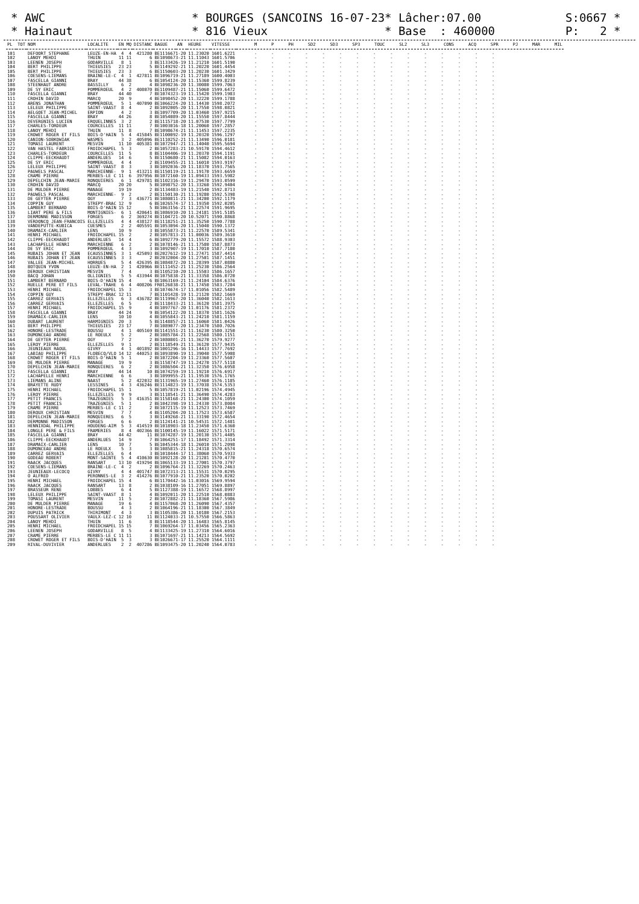* AWC
* BOURGES (SANCOINS 16-07-23
* Lâcher:07.00
S:0667 *
* Hainaut
* 816 Vieux
* Base : 460000
P: 2 *
| PL | TOT | NOM | LOCALITE | EN | MQ | DISTANC | BAGUE | AN | HEURE | VITESSE | M P PH SD2 SD3 SP3 TOUC SL2 SL3 CONS ACQ SPR PJ MAR MIL |
| --- | --- | --- | --- | --- | --- | --- | --- | --- | --- | --- | --- |
| 101 | | DEFOORT STEPHANE | LEUZE-EN-HA | 4 | 4 | 421280 | BE1116671-20 | | 11.23020 | 1601.6221 | - - - - - - - - - - - - - - - |
| 102 | | LANOY MEHDI | THUIN | 11 | 11 | 6 | BE1098673-21 | | 11.11043 | 1601.5706 | - - - - - - - - - - - - - - - |
| 103 | | LEENEN JOSEPH | GODARVILLE | 8 | 1 | 3 | BE1133426-19 | | 11.21210 | 1601.5190 | - - - - - - - - - - - - - - - |
| 104 | | BERT PHILIPPE | THIEUSIES | 23 | 23 | 5 | BE1149292-21 | | 11.20220 | 1601.4454 | - - - - - - - - - - - - - - - |
| 105 | | BERT PHILIPPE | THIEUSIES | 23 | 3 | 6 | BE1150603-20 | | 11.20230 | 1601.3429 | - - - - - - - - - - - - - - - |
| 106 | | COESENS-LIEMANS | BRAINE-LE-C | 4 | 1 | 427811 | BE1096719-21 | | 11.27189 | 1600.4003 | - - - - - - - - - - - - - - - |
| 107 | | FASCELLA GIANNI | BRAY | 44 | 38 | 6 | BE1054124-20 | | 11.15360 | 1599.8239 | - - - - - - - - - - - - - - - |
| 108 | | STEENHAUT ANDRE | BASSILLY | 6 | 2 | 4 | BE1098236-20 | | 11.30080 | 1599.7063 | - - - - - - - - - - - - - - - |
| 109 | | DE SY ERIC | POMMEROEUL | 4 | 2 | 408070 | BE1109487-21 | | 11.15060 | 1599.6472 | - - - - - - - - - - - - - - - |
| 110 | | FASCELLA GIANNI | BRAY | 44 | 40 | 7 | BE1074323-19 | | 11.15420 | 1599.1983 | - - - - - - - - - - - - - - - |
| 111 | | CROHIN DAVID | MARCQ | 20 | 9 | 4 | BE1098452-20 | | 11.32220 | 1599.1788 | - - - - - - - - - - - - - - - |
| 112 | | ARENS JONATHAN | POMMEROEUL | 5 | 1 | 407090 | BE1066224-20 | | 11.14430 | 1598.2072 | - - - - - - - - - - - - - - - |
| 113 | | LELEUX PHILIPPE | SAINT-VAAST | 8 | 4 | 2 | BE1092005-20 | | 11.17550 | 1598.0821 | - - - - - - - - - - - - - - - |
| 114 | | AELGOET JEAN-MICHEL | ERPION | 4 | 2 | 3 | BE1097709-20 | | 11.03460 | 1597.9215 | - - - - - - - - - - - - - - - |
| 115 | | FASCELLA GIANNI | BRAY | 44 | 26 | 8 | BE1054089-20 | | 11.15550 | 1597.8444 | - - - - - - - - - - - - - - - |
| 116 | | DEVERGNIES LUCIEN | ERQUELINNES | 3 | 2 | 2 | BE1115718-20 | | 11.07530 | 1597.7799 | - - - - - - - - - - - - - - - |
| 117 | | CHARLES-TORDEUR | COURCELLES | 11 | 11 | 7 | BE1003016-18 | | 11.20060 | 1597.2857 | - - - - - - - - - - - - - - - |
| 118 | | LANOY MEHDI | THUIN | 11 | 8 | 7 | BE1098674-21 | | 11.11453 | 1597.2235 | - - - - - - - - - - - - - - - |
| 119 | | CROWET ROGER ET FILS | BOIS-D'HAIN | 5 | 4 | 415845 | BE1100092-19 | | 11.20320 | 1596.1297 | - - - - - - - - - - - - - - - |
| 120 | | CANION-SOBKOWIAK | WASMES | 3 | 2 | 405096 | BE1110252-21 | | 11.13490 | 1596.0181 | - - - - - - - - - - - - - - - |
| 121 | | TOMASI LAURENT | MESVIN | 11 | 10 | 405381 | BE1072947-21 | | 11.14040 | 1595.5694 | - - - - - - - - - - - - - - - |
| 122 | | VAN HASTEL FABRICE | FROIDCHAPEL | 5 | 3 | 2 | BE1057283-21 | | 10.59170 | 1594.4612 | - - - - - - - - - - - - - - - |
| 123 | | CHARLES-TORDEUR | COURCELLES | 11 | 5 | 8 | BE1104406-19 | | 11.20370 | 1594.1191 | - - - - - - - - - - - - - - - |
| 124 | | CLIPPE-EECKHAUDT | ANDERLUES | 14 | 6 | 5 | BE1150680-21 | | 11.15082 | 1594.0163 | - - - - - - - - - - - - - - - |
| 125 | | DE SY ERIC | POMMEROEUL | 4 | 4 | 2 | BE1109455-21 | | 11.16010 | 1593.9197 | - - - - - - - - - - - - - - - |
| 126 | | LELEUX PHILIPPE | SAINT-VAAST | 8 | 3 | 3 | BE1092036-20 | | 11.18370 | 1593.7565 | - - - - - - - - - - - - - - - |
| 127 | | PAUWELS PASCAL | MARCHIENNE- | 9 | 1 | 413211 | BE1150119-21 | | 11.19170 | 1593.6659 | - - - - - - - - - - - - - - - |
| 128 | | CRAME PIERRE | MERBES-LE C | 11 | 6 | 397956 | BE1072160-19 | | 11.09433 | 1593.5982 | - - - - - - - - - - - - - - - |
| 129 | | DEPELCHIN JEAN-MARIE | RONQUIERES | 6 | 1 | 429781 | BE1102316-19 | | 11.29470 | 1593.0599 | - - - - - - - - - - - - - - - |
| 130 | | CROHIN DAVID | MARCQ | 20 | 20 | 5 | BE1098752-20 | | 11.33260 | 1592.9404 | - - - - - - - - - - - - - - - |
| 131 | | DE MULDER PIERRE | MANAGE | 19 | 19 | 2 | BE1134483-19 | | 11.21540 | 1592.8713 | - - - - - - - - - - - - - - - |
| 132 | | PAUWELS PASCAL | MARCHIENNE- | 9 | 2 | 2 | BE1150130-21 | | 11.19280 | 1592.5398 | - - - - - - - - - - - - - - - |
| 133 | | DE GEYTER PIERRE | OGY | 7 | 3 | 436771 | BE1080811-21 | | 11.34200 | 1592.1179 | - - - - - - - - - - - - - - - |
| 134 | | COPPIN GUY | STREPY-BRAC | 12 | 9 | 6 | BE1026574-17 | | 11.19350 | 1592.0205 | - - - - - - - - - - - - - - - |
| 135 | | LAMBERT BERNARD | BOIS-D'HAIN | 15 | 12 | 5 | BE1063156-21 | | 11.22574 | 1591.9695 | - - - - - - - - - - - - - - - |
| 136 | | LIART PERE & FILS | MONTIGNIES- | 6 | 1 | 420641 | BE1086910-20 | | 11.24181 | 1591.5185 | - - - - - - - - - - - - - - - |
| 137 | | DERMONNE MADISSON | FORGES | 6 | 2 | 369274 | BE1104721-20 | | 10.52071 | 1590.8868 | - - - - - - - - - - - - - - - |
| 138 | | VERDONCQ JEAN-FRANCOIS | ELLEZELLES | 4 | 4 | 438127 | BE1118251-21 | | 11.35250 | 1590.7788 | - - - - - - - - - - - - - - - |
| 139 | | VANDEPUTTE-KUBICA | CUESMES | 2 | 2 | 405591 | BE1053094-20 | | 11.15040 | 1590.1372 | - - - - - - - - - - - - - - - |
| 140 | | DRAMAIX-CARLIER | LENS | 10 | 9 | 3 | BE1055873-21 | | 11.22570 | 1589.5341 | - - - - - - - - - - - - - - - |
| 141 | | HENRI MICHAEL | FROIDCHAPEL | 15 | 2 | 2 | BE1057813-21 | | 11.00036 | 1589.3610 | - - - - - - - - - - - - - - - |
| 142 | | CLIPPE-EECKHAUDT | ANDERLUES | 14 | 4 | 6 | BE1092779-20 | | 11.15572 | 1588.9303 | - - - - - - - - - - - - - - - |
| 143 | | LACHAPELLE HENRI | MARCHIENNE | 6 | 2 | 2 | BE1078146-21 | | 11.17580 | 1587.8873 | - - - - - - - - - - - - - - - |
| 144 | | DE SY ERIC | POMMEROEUL | 4 | 3 | 3 | BE1092907-19 | | 11.17010 | 1587.7180 | - - - - - - - - - - - - - - - |
| 145 | | RUBAIS JOHAN ET JEAN | ECAUSSINNES | 3 | 1 | 425093 | BE2027612-19 | | 11.27471 | 1587.4414 | - - - - - - - - - - - - - - - |
| 146 | | RUBAIS JOHAN ET JEAN | ECAUSSINNES | 3 | 3 | 2 | BE2032004-20 | | 11.27501 | 1587.1451 | - - - - - - - - - - - - - - - |
| 147 | | VALLEE JEAN-MICHEL | HORRUES | 5 | 4 | 426395 | BE1084872-20 | | 11.28399 | 1587.0880 | - - - - - - - - - - - - - - - |
| 148 | | BOTQUIN YVON | LEUZE-EN-HA | 2 | 1 | 420966 | BE1111452-21 | | 11.25230 | 1586.2564 | - - - - - - - - - - - - - - - |
| 149 | | DEROUX CHRISTIAN | MESVIN | 7 | 4 | 3 | BE1105210-20 | | 11.15503 | 1586.1657 | - - - - - - - - - - - - - - - |
| 150 | | BACQ JOHAN | OLLIGNIES | 5 | 5 | 433944 | BE1075838-21 | | 11.33358 | 1586.0720 | - - - - - - - - - - - - - - - |
| 151 | | LAMBERT BERNARD | BOIS-D'HAIN | 15 | 4 | 6 | BE1063169-21 | | 11.24104 | 1584.6376 | - - - - - - - - - - - - - - - |
| 152 | | RUELLE PERE ET FILS | LEVAL-TRAHE | 6 | 4 | 408206 | FR0126838-21 | | 11.17450 | 1583.7284 | - - - - - - - - - - - - - - - |
| 153 | | HENRI MICHAEL | FROIDCHAPEL | 15 | 3 | 3 | BE1074674-17 | | 11.01056 | 1582.5489 | - - - - - - - - - - - - - - - |
| 154 | | COPPIN GUY | STREPY-BRAC | 12 | 11 | 7 | BE1101428-19 | | 11.21120 | 1582.1669 | - - - - - - - - - - - - - - - |
| 155 | | CARREZ GERVAIS | ELLEZELLES | 6 | 3 | 436782 | BE1119967-20 | | 11.36040 | 1582.1613 | - - - - - - - - - - - - - - - |
| 156 | | CARREZ GERVAIS | ELLEZELLES | 6 | 5 | 2 | BE1118433-21 | | 11.36120 | 1581.3975 | - - - - - - - - - - - - - - - |
| 157 | | HENRI MICHAEL | FROIDCHAPEL | 15 | 9 | 4 | BE1097767-20 | | 11.01176 | 1581.2372 | - - - - - - - - - - - - - - - |
| 158 | | FASCELLA GIANNI | BRAY | 44 | 24 | 9 | BE1054122-20 | | 11.18370 | 1581.1626 | - - - - - - - - - - - - - - - |
| 159 | | DRAMAIX-CARLIER | LENS | 10 | 10 | 4 | BE1055843-21 | | 11.24210 | 1581.1159 | - - - - - - - - - - - - - - - |
| 160 | | DUBART LAURENT | HARMIGNIES | 20 | 3 | 5 | BE1148857-21 | | 11.16060 | 1581.0426 | - - - - - - - - - - - - - - - |
| 161 | | BERT PHILIPPE | THIEUSIES | 23 | 17 | 7 | BE1089077-20 | | 11.23470 | 1580.7026 | - - - - - - - - - - - - - - - |
| 162 | | HONORE-LESTRADE | BOUSSU | 4 | 1 | 405169 | BE1141551-21 | | 11.16230 | 1580.3250 | - - - - - - - - - - - - - - - |
| 163 | | DUMONCEAU ANDRE | LE ROEULX | 5 | 2 | 2 | BE1085784-21 | | 11.22568 | 1580.1151 | - - - - - - - - - - - - - - - |
| 164 | | DE GEYTER PIERRE | OGY | 7 | 2 | 2 | BE1080801-21 | | 11.36270 | 1579.9277 | - - - - - - - - - - - - - - - |
| 165 | | LEROY PIERRE | ELLEZELLES | 9 | 1 | 2 | BE1118549-21 | | 11.36120 | 1577.9435 | - - - - - - - - - - - - - - - |
| 166 | | JEUNIEAUX RAOUL | GIVRY | 4 | 1 | 401892 | BE1001296-16 | | 11.14433 | 1577.7692 | - - - - - - - - - - - - - - - |
| 167 | | LABIAU PHILIPPE | FLOBECQ/VLO | 14 | 12 | 440253 | BE1093890-19 | | 11.39040 | 1577.5908 | - - - - - - - - - - - - - - - |
| 168 | | CROWET ROGER ET FILS | BOIS-D'HAIN | 5 | 1 | 2 | BE1072204-19 | | 11.23360 | 1577.5607 | - - - - - - - - - - - - - - - |
| 169 | | DE MULDER PIERRE | MANAGE | 19 | 9 | 3 | BE1158747-19 | | 11.24270 | 1577.5118 | - - - - - - - - - - - - - - - |
| 170 | | DEPELCHIN JEAN-MARIE | RONQUIERES | 6 | 2 | 2 | BE1086504-21 | | 11.32350 | 1576.6958 | - - - - - - - - - - - - - - - |
| 171 | | FASCELLA GIANNI | BRAY | 44 | 14 | 10 | BE1074259-19 | | 11.19210 | 1576.6917 | - - - - - - - - - - - - - - - |
| 172 | | LACHAPELLE HENRI | MARCHIENNE | 6 | 6 | 3 | BE1099955-21 | | 11.19530 | 1576.1765 | - - - - - - - - - - - - - - - |
| 173 | | LIEMANS ALINE | NAAST | 5 | 2 | 422032 | BE1131965-19 | | 11.27460 | 1576.1185 | - - - - - - - - - - - - - - - |
| 174 | | BRAYETTE RUDY | LESSINES | 4 | 3 | 436246 | BE1114823-19 | | 11.37038 | 1574.5353 | - - - - - - - - - - - - - - - |
| 175 | | HENRI MICHAEL | FROIDCHAPEL | 15 | 1 | 5 | BE1057819-21 | | 11.02196 | 1574.4945 | - - - - - - - - - - - - - - - |
| 176 | | LEROY PIERRE | ELLEZELLES | 9 | 9 | 3 | BE1118541-21 | | 11.36490 | 1574.4283 | - - - - - - - - - - - - - - - |
| 177 | | PETIT FRANCIS | TRAZEGNIES | 5 | 3 | 416351 | BE1158168-21 | | 11.24300 | 1574.1059 | - - - - - - - - - - - - - - - |
| 178 | | PETIT FRANCIS | TRAZEGNIES | 5 | 1 | 2 | BE1042398-19 | | 11.24330 | 1573.8084 | - - - - - - - - - - - - - - - |
| 179 | | CRAME PIERRE | MERBES-LE C | 11 | 2 | 2 | BE1072115-19 | | 11.12523 | 1573.7469 | - - - - - - - - - - - - - - - |
| 180 | | DEROUX CHRISTIAN | MESVIN | 7 | 7 | 4 | BE1105204-20 | | 11.17523 | 1573.6587 | - - - - - - - - - - - - - - - |
| 181 | | DEPELCHIN JEAN-MARIE | RONQUIERES | 6 | 5 | 3 | BE1149268-21 | | 11.33190 | 1572.4654 | - - - - - - - - - - - - - - - |
| 182 | | DERMONNE MADISSON | FORGES | 6 | 6 | 2 | BE1124141-21 | | 10.54531 | 1572.1481 | - - - - - - - - - - - - - - - |
| 183 | | HENNIXDAL PHILIPPE | HOUDENG-AIM | 5 | 3 | 414519 | BE1018903-18 | | 11.23450 | 1571.6360 | - - - - - - - - - - - - - - - |
| 184 | | LONGLE PERE & FILS | FRAMERIES | 8 | 4 | 402366 | BE1100145-19 | | 11.16022 | 1571.5171 | - - - - - - - - - - - - - - - |
| 185 | | FASCELLA GIANNI | BRAY | 44 | 42 | 11 | BE1074287-19 | | 11.20130 | 1571.4405 | - - - - - - - - - - - - - - - |
| 186 | | CLIPPE-EECKHAUDT | ANDERLUES | 14 | 9 | 7 | BE1064251-17 | | 11.18492 | 1571.3314 | - - - - - - - - - - - - - - - |
| 187 | | DRAMAIX-CARLIER | LENS | 10 | 7 | 5 | BE1045344-18 | | 11.26010 | 1571.2098 | - - - - - - - - - - - - - - - |
| 188 | | DUMONCEAU ANDRE | LE ROEULX | 5 | 3 | 3 | BE1085815-21 | | 11.24318 | 1570.6574 | - - - - - - - - - - - - - - - |
| 189 | | CARREZ GERVAIS | ELLEZELLES | 6 | 4 | 3 | BE1018444-17 | | 11.38060 | 1570.5933 | - - - - - - - - - - - - - - - |
| 190 | | GODEAU ROBERT | MONT-SAINTE | 5 | 4 | 410630 | BE1092128-20 | | 11.21281 | 1570.4770 | - - - - - - - - - - - - - - - |
| 191 | | RAACK JACQUES | RANSART | 13 | 10 | 419294 | BE1065133-19 | | 11.27001 | 1570.3797 | - - - - - - - - - - - - - - - |
| 192 | | COESENS-LIEMANS | BRAINE-LE-C | 4 | 2 | 2 | BE1096764-21 | | 11.32269 | 1570.2463 | - - - - - - - - - - - - - - - |
| 193 | | JEUNIEAUX-LECOCQ | GIVRY | 4 | 4 | 401747 | BE1072313-21 | | 11.15531 | 1570.0295 | - - - - - - - - - - - - - - - |
| 194 | | O ALFRED | PERONNES-LE | 3 | 2 | 414276 | BE1077910-21 | | 11.23520 | 1570.0202 | - - - - - - - - - - - - - - - |
| 195 | | HENRI MICHAEL | FROIDCHAPEL | 15 | 4 | 6 | BE1170442-16 | | 11.03016 | 1569.9594 | - - - - - - - - - - - - - - - |
| 196 | | RAACK JACQUES | RANSART | 13 | 8 | 2 | BE1038109-16 | | 11.27051 | 1569.8897 | - - - - - - - - - - - - - - - |
| 197 | | BRASSEUR RENE | LOBBES | 6 | 4 | 5 | BE1127388-19 | | 11.16572 | 1568.8997 | - - - - - - - - - - - - - - - |
| 198 | | LELEUX PHILIPPE | SAINT-VAAST | 8 | 1 | 4 | BE1092011-20 | | 11.22510 | 1568.0883 | - - - - - - - - - - - - - - - |
| 199 | | TOMASI LAURENT | MESVIN | 11 | 5 | 2 | BE1072882-21 | | 11.18360 | 1567.5986 | - - - - - - - - - - - - - - - |
| 200 | | DE MULDER PIERRE | MANAGE | 19 | 6 | 4 | BE1157068-20 | | 11.26090 | 1567.4357 | - - - - - - - - - - - - - - - |
| 201 | | HONORE-LESTRADE | BOUSSU | 4 | 3 | 2 | BE1064196-21 | | 11.18300 | 1567.3849 | - - - - - - - - - - - - - - - |
| 202 | | DUPUIS PATRICK | THIRIMONT | 4 | 3 | 3 | BE1105386-20 | | 11.10180 | 1567.2153 | - - - - - - - - - - - - - - - |
| 203 | | POUSSART OLIVIER | VAULX-LEZ-C | 12 | 10 | 11 | BE1124033-21 | | 10.57550 | 1566.5863 | - - - - - - - - - - - - - - - |
| 204 | | LANOY MEHDI | THUIN | 11 | 6 | 8 | BE1118544-20 | | 11.16483 | 1565.8145 | - - - - - - - - - - - - - - - |
| 205 | | HENRI MICHAEL | FROIDCHAPEL | 15 | 15 | 7 | BE1069264-17 | | 11.03456 | 1565.2363 | - - - - - - - - - - - - - - - |
| 206 | | LEENEN JOSEPH | GODARVILLE | 8 | 5 | 4 | BE1133425-19 | | 11.27310 | 1564.6016 | - - - - - - - - - - - - - - - |
| 207 | | CRAME PIERRE | MERBES-LE C | 11 | 11 | 3 | BE1071697-21 | | 11.14213 | 1564.5692 | - - - - - - - - - - - - - - - |
| 208 | | CROWET ROGER ET FILS | BOIS-D'HAIN | 5 | 3 | 3 | BE1026671-17 | | 11.25520 | 1564.1111 | - - - - - - - - - - - - - - - |
| 209 | | RIVAL-DUVIVIER | ANDERLUES | 2 | 2 | 407286 | BE1093475-20 | | 11.20240 | 1564.0783 | - - - - - - - - - - - - - - - |